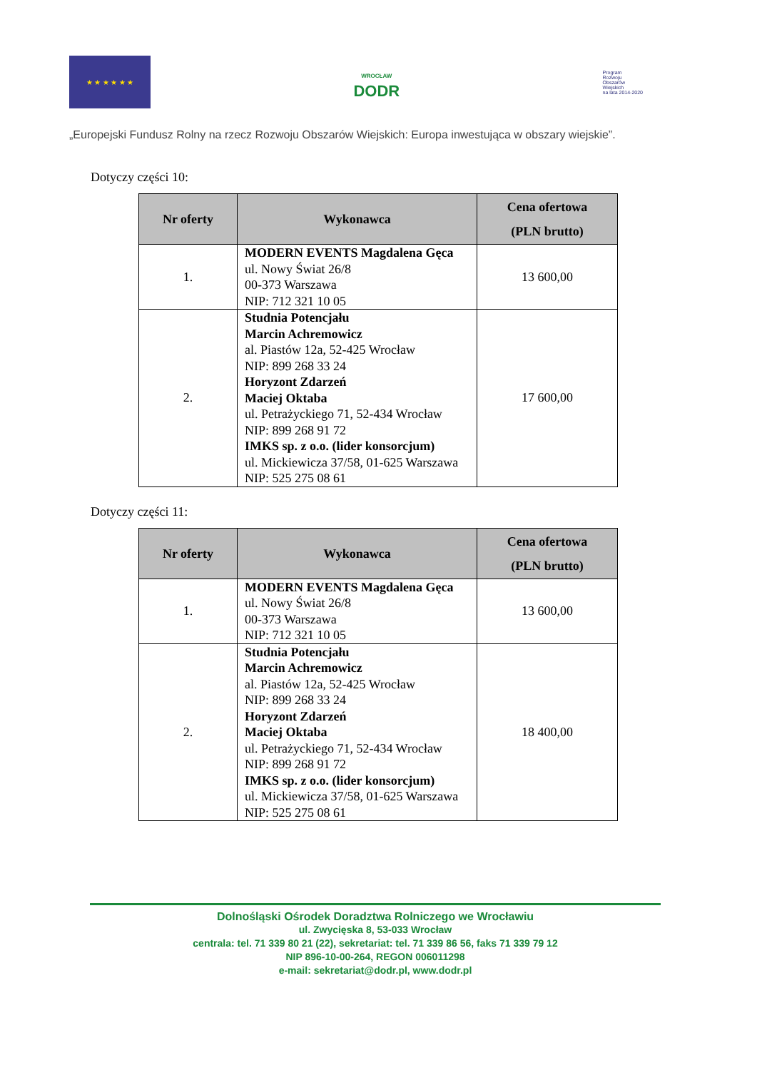★ ★ ★ ★ ★ ★
WROCŁAW
DODR
Program
Rozwoju
Obszarów
Wiejskich
na lata 2014-2020
„Europejski Fundusz Rolny na rzecz Rozwoju Obszarów Wiejskich: Europa inwestująca w obszary wiejskie”.
Dotyczy części 10:
| Nr oferty | Wykonawca | Cena ofertowa (PLN brutto) |
| --- | --- | --- |
| 1. | MODERN EVENTS Magdalena Gęca ul. Nowy Świat 26/8 00-373 Warszawa NIP: 712 321 10 05 | 13 600,00 |
| 2. | Studnia Potencjału Marcin Achremowicz al. Piastów 12a, 52-425 Wrocław NIP: 899 268 33 24 Horyzont Zdarzeń Maciej Oktaba ul. Petrażyckiego 71, 52-434 Wrocław NIP: 899 268 91 72 IMKS sp. z o.o. (lider konsorcjum) ul. Mickiewicza 37/58, 01-625 Warszawa NIP: 525 275 08 61 | 17 600,00 |
Dotyczy części 11:
| Nr oferty | Wykonawca | Cena ofertowa (PLN brutto) |
| --- | --- | --- |
| 1. | MODERN EVENTS Magdalena Gęca ul. Nowy Świat 26/8 00-373 Warszawa NIP: 712 321 10 05 | 13 600,00 |
| 2. | Studnia Potencjału Marcin Achremowicz al. Piastów 12a, 52-425 Wrocław NIP: 899 268 33 24 Horyzont Zdarzeń Maciej Oktaba ul. Petrażyckiego 71, 52-434 Wrocław NIP: 899 268 91 72 IMKS sp. z o.o. (lider konsorcjum) ul. Mickiewicza 37/58, 01-625 Warszawa NIP: 525 275 08 61 | 18 400,00 |
Dolnośląski Ośrodek Doradztwa Rolniczego we Wrocławiu
ul. Zwycięska 8, 53-033 Wrocław
centrala: tel. 71 339 80 21 (22), sekretariat: tel. 71 339 86 56, faks 71 339 79 12
NIP 896-10-00-264, REGON 006011298
e-mail: sekretariat@dodr.pl, www.dodr.pl